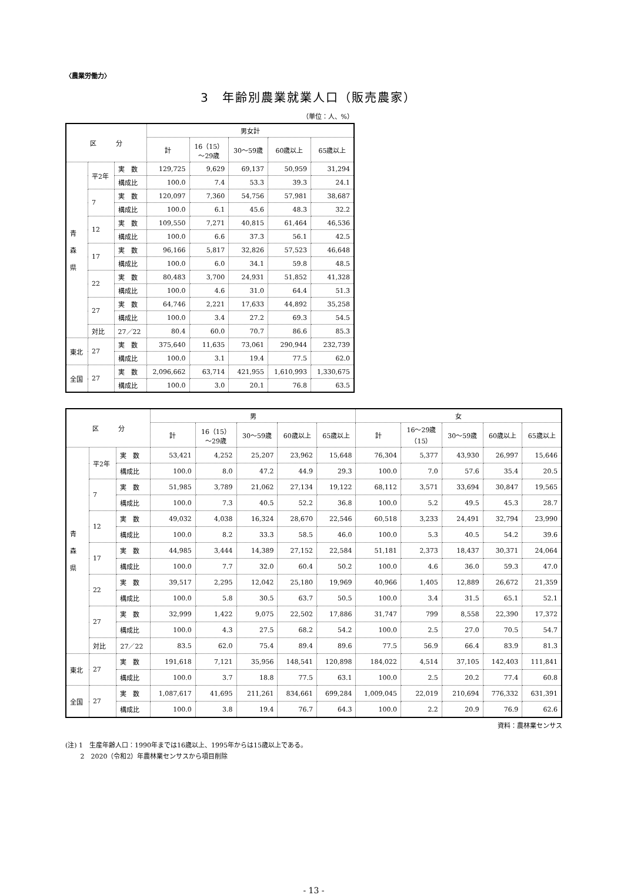〈農業労働力〉
3　年齢別農業就業人口（販売農家）
（単位：人、%）
| 区 分 | | | 男女計 | | | | |
| --- | --- | --- | --- | --- | --- | --- | --- |
| | | | 計 | 16（15） ～29歳 | 30～59歳 | 60歳以上 | 65歳以上 |
| 青 森 県 | 平2年 | 実 数 | 129,725 | 9,629 | 69,137 | 50,959 | 31,294 |
| | | 構成比 | 100.0 | 7.4 | 53.3 | 39.3 | 24.1 |
| | 7 | 実 数 | 120,097 | 7,360 | 54,756 | 57,981 | 38,687 |
| | | 構成比 | 100.0 | 6.1 | 45.6 | 48.3 | 32.2 |
| | 12 | 実 数 | 109,550 | 7,271 | 40,815 | 61,464 | 46,536 |
| | | 構成比 | 100.0 | 6.6 | 37.3 | 56.1 | 42.5 |
| | 17 | 実 数 | 96,166 | 5,817 | 32,826 | 57,523 | 46,648 |
| | | 構成比 | 100.0 | 6.0 | 34.1 | 59.8 | 48.5 |
| | 22 | 実 数 | 80,483 | 3,700 | 24,931 | 51,852 | 41,328 |
| | | 構成比 | 100.0 | 4.6 | 31.0 | 64.4 | 51.3 |
| | 27 | 実 数 | 64,746 | 2,221 | 17,633 | 44,892 | 35,258 |
| | | 構成比 | 100.0 | 3.4 | 27.2 | 69.3 | 54.5 |
| | 対比 | 27／22 | 80.4 | 60.0 | 70.7 | 86.6 | 85.3 |
| 東北 | 27 | 実 数 | 375,640 | 11,635 | 73,061 | 290,944 | 232,739 |
| | | 構成比 | 100.0 | 3.1 | 19.4 | 77.5 | 62.0 |
| 全国 | 27 | 実 数 | 2,096,662 | 63,714 | 421,955 | 1,610,993 | 1,330,675 |
| | | 構成比 | 100.0 | 3.0 | 20.1 | 76.8 | 63.5 |
| 区 分 | | | 男 | | | | | 女 | | | | |
| --- | --- | --- | --- | --- | --- | --- | --- | --- | --- | --- | --- | --- |
| | | | 計 | 16（15） ～29歳 | 30～59歳 | 60歳以上 | 65歳以上 | 計 | 16～29歳 （15） | 30～59歳 | 60歳以上 | 65歳以上 |
| 青 森 県 | 平2年 | 実 数 | 53,421 | 4,252 | 25,207 | 23,962 | 15,648 | 76,304 | 5,377 | 43,930 | 26,997 | 15,646 |
| | | 構成比 | 100.0 | 8.0 | 47.2 | 44.9 | 29.3 | 100.0 | 7.0 | 57.6 | 35.4 | 20.5 |
| | 7 | 実 数 | 51,985 | 3,789 | 21,062 | 27,134 | 19,122 | 68,112 | 3,571 | 33,694 | 30,847 | 19,565 |
| | | 構成比 | 100.0 | 7.3 | 40.5 | 52.2 | 36.8 | 100.0 | 5.2 | 49.5 | 45.3 | 28.7 |
| | 12 | 実 数 | 49,032 | 4,038 | 16,324 | 28,670 | 22,546 | 60,518 | 3,233 | 24,491 | 32,794 | 23,990 |
| | | 構成比 | 100.0 | 8.2 | 33.3 | 58.5 | 46.0 | 100.0 | 5.3 | 40.5 | 54.2 | 39.6 |
| | 17 | 実 数 | 44,985 | 3,444 | 14,389 | 27,152 | 22,584 | 51,181 | 2,373 | 18,437 | 30,371 | 24,064 |
| | | 構成比 | 100.0 | 7.7 | 32.0 | 60.4 | 50.2 | 100.0 | 4.6 | 36.0 | 59.3 | 47.0 |
| | 22 | 実 数 | 39,517 | 2,295 | 12,042 | 25,180 | 19,969 | 40,966 | 1,405 | 12,889 | 26,672 | 21,359 |
| | | 構成比 | 100.0 | 5.8 | 30.5 | 63.7 | 50.5 | 100.0 | 3.4 | 31.5 | 65.1 | 52.1 |
| | 27 | 実 数 | 32,999 | 1,422 | 9,075 | 22,502 | 17,886 | 31,747 | 799 | 8,558 | 22,390 | 17,372 |
| | | 構成比 | 100.0 | 4.3 | 27.5 | 68.2 | 54.2 | 100.0 | 2.5 | 27.0 | 70.5 | 54.7 |
| | 対比 | 27／22 | 83.5 | 62.0 | 75.4 | 89.4 | 89.6 | 77.5 | 56.9 | 66.4 | 83.9 | 81.3 |
| 東北 | 27 | 実 数 | 191,618 | 7,121 | 35,956 | 148,541 | 120,898 | 184,022 | 4,514 | 37,105 | 142,403 | 111,841 |
| | | 構成比 | 100.0 | 3.7 | 18.8 | 77.5 | 63.1 | 100.0 | 2.5 | 20.2 | 77.4 | 60.8 |
| 全国 | 27 | 実 数 | 1,087,617 | 41,695 | 211,261 | 834,661 | 699,284 | 1,009,045 | 22,019 | 210,694 | 776,332 | 631,391 |
| | | 構成比 | 100.0 | 3.8 | 19.4 | 76.7 | 64.3 | 100.0 | 2.2 | 20.9 | 76.9 | 62.6 |
資料：農林業センサス
(注) 1　生産年齢人口：1990年までは16歳以上、1995年からは15歳以上である。
　　 2　2020（令和2）年農林業センサスから項目削除
- 13 -